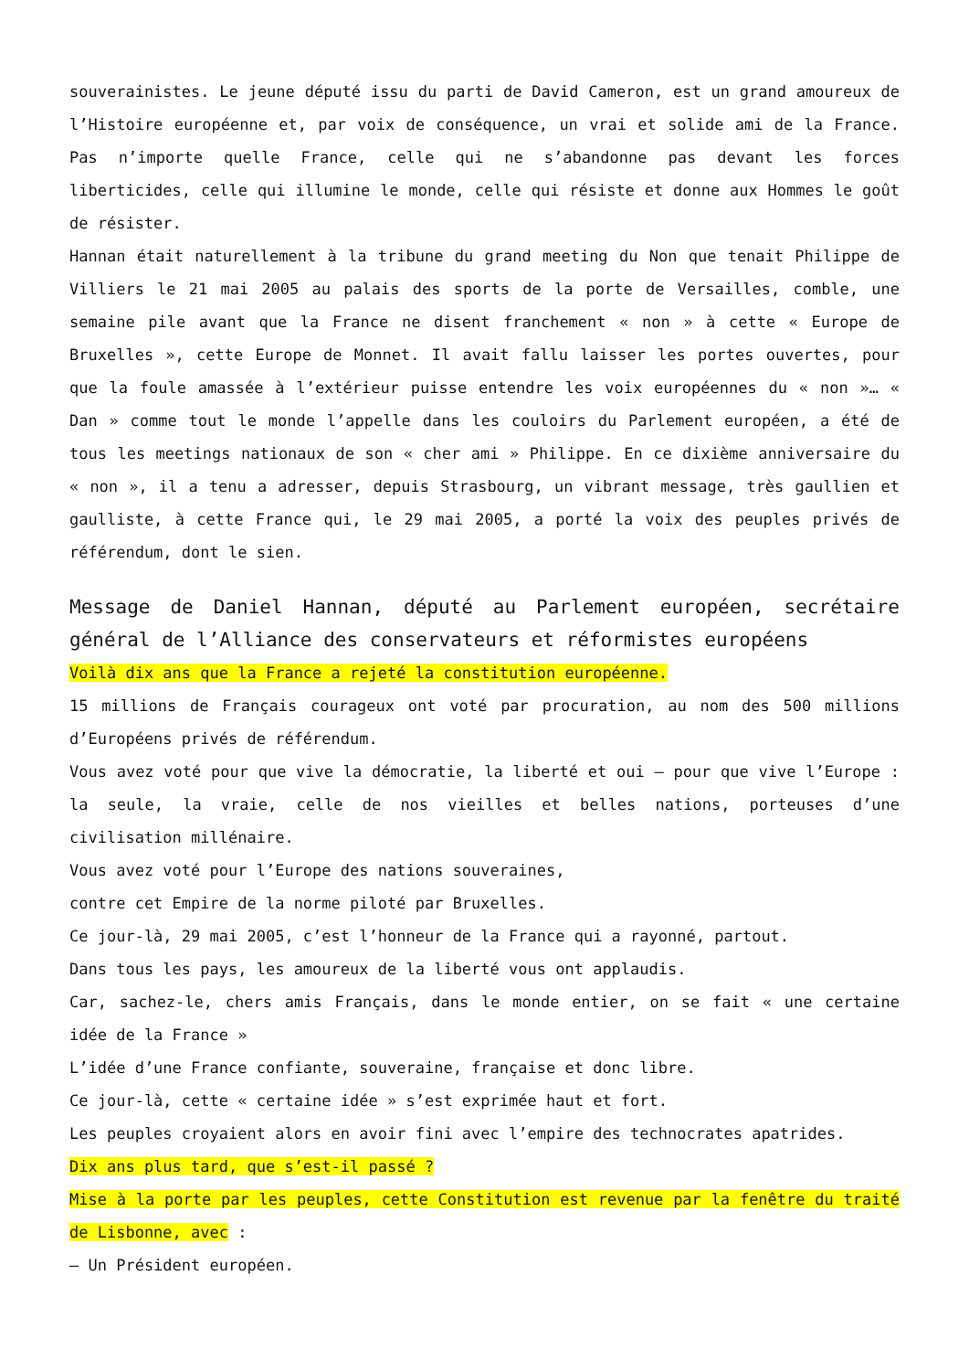souverainistes. Le jeune député issu du parti de David Cameron, est un grand amoureux de l’Histoire européenne et, par voix de conséquence, un vrai et solide ami de la France. Pas n’importe quelle France, celle qui ne s’abandonne pas devant les forces liberticides, celle qui illumine le monde, celle qui résiste et donne aux Hommes le goût de résister.
Hannan était naturellement à la tribune du grand meeting du Non que tenait Philippe de Villiers le 21 mai 2005 au palais des sports de la porte de Versailles, comble, une semaine pile avant que la France ne disent franchement « non » à cette « Europe de Bruxelles », cette Europe de Monnet. Il avait fallu laisser les portes ouvertes, pour que la foule amassée à l’extérieur puisse entendre les voix européennes du « non »… « Dan » comme tout le monde l’appelle dans les couloirs du Parlement européen, a été de tous les meetings nationaux de son « cher ami » Philippe. En ce dixième anniversaire du « non », il a tenu a adresser, depuis Strasbourg, un vibrant message, très gaullien et gaulliste, à cette France qui, le 29 mai 2005, a porté la voix des peuples privés de référendum, dont le sien.
Message de Daniel Hannan, député au Parlement européen, secrétaire général de l’Alliance des conservateurs et réformistes européens
Voilà dix ans que la France a rejeté la constitution européenne.
15 millions de Français courageux ont voté par procuration, au nom des 500 millions d’Européens privés de référendum.
Vous avez voté pour que vive la démocratie, la liberté et oui – pour que vive l’Europe : la seule, la vraie, celle de nos vieilles et belles nations, porteuses d’une civilisation millénaire.
Vous avez voté pour l’Europe des nations souveraines,
contre cet Empire de la norme piloté par Bruxelles.
Ce jour-là, 29 mai 2005, c’est l’honneur de la France qui a rayonné, partout.
Dans tous les pays, les amoureux de la liberté vous ont applaudis.
Car, sachez-le, chers amis Français, dans le monde entier, on se fait « une certaine idée de la France »
L’idée d’une France confiante, souveraine, française et donc libre.
Ce jour-là, cette « certaine idée » s’est exprimée haut et fort.
Les peuples croyaient alors en avoir fini avec l’empire des technocrates apatrides.
Dix ans plus tard, que s’est-il passé ?
Mise à la porte par les peuples, cette Constitution est revenue par la fenêtre du traité de Lisbonne, avec :
– Un Président européen.